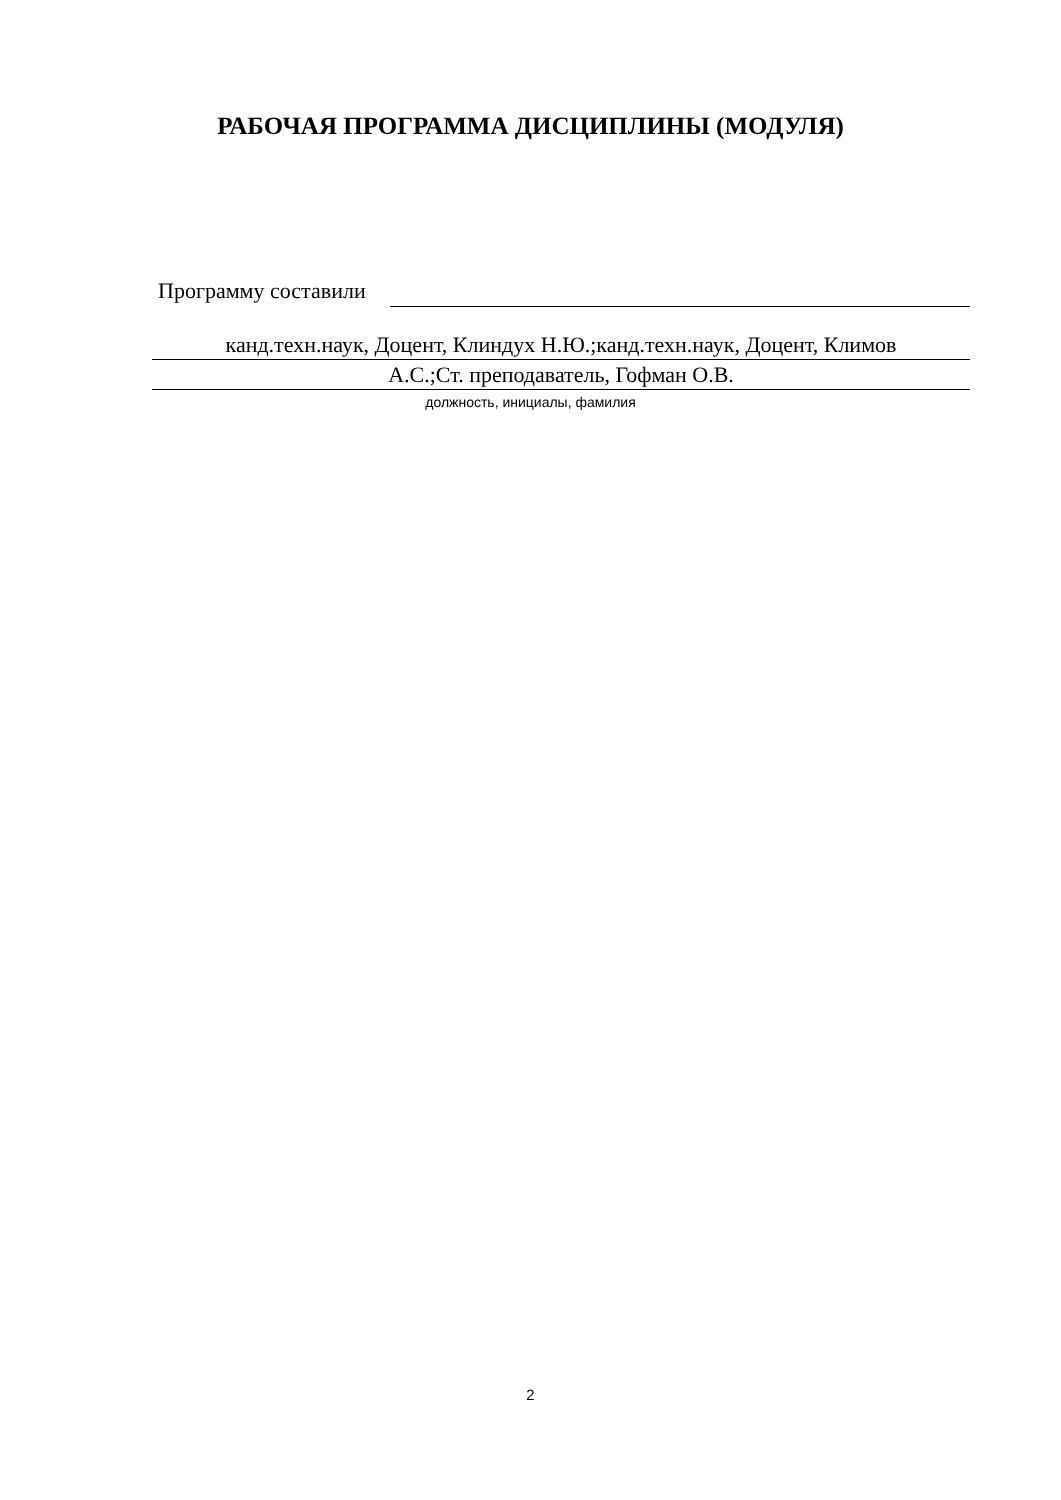РАБОЧАЯ ПРОГРАММА ДИСЦИПЛИНЫ (МОДУЛЯ)
Программу составили
канд.техн.наук, Доцент, Клиндух Н.Ю.;канд.техн.наук, Доцент, Климов
А.С.;Ст. преподаватель, Гофман О.В.
должность, инициалы, фамилия
2